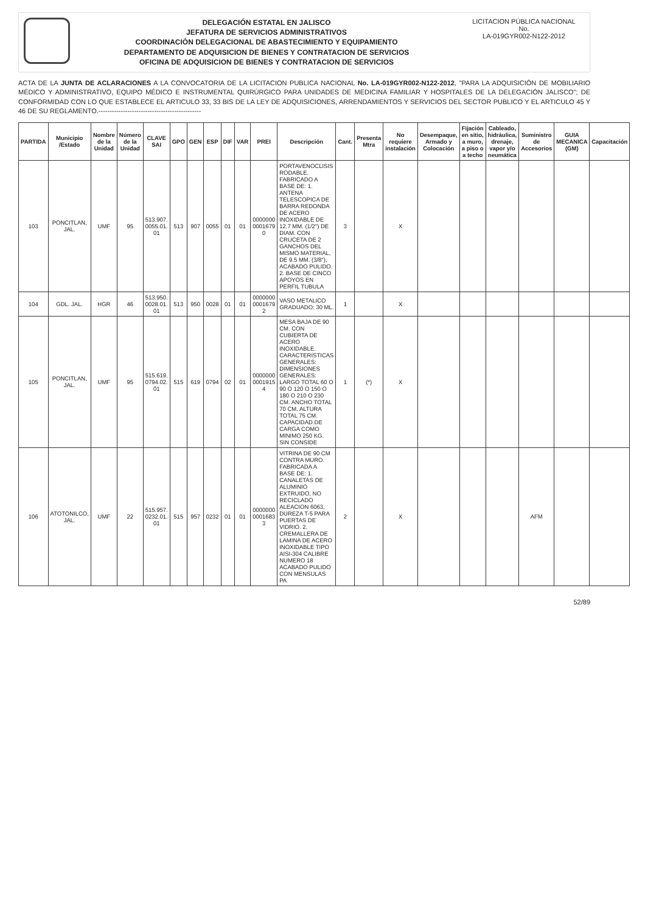DELEGACIÓN ESTATAL EN JALISCO
JEFATURA DE SERVICIOS ADMINISTRATIVOS
COORDINACIÓN DELEGACIONAL DE ABASTECIMIENTO Y EQUIPAMIENTO
DEPARTAMENTO DE ADQUISICION DE BIENES Y CONTRATACION DE SERVICIOS
OFICINA DE ADQUISICION DE BIENES Y CONTRATACION DE SERVICIOS
LICITACION PÚBLICA NACIONAL
No.
LA-019GYR002-N122-2012
ACTA DE LA JUNTA DE ACLARACIONES A LA CONVOCATORIA DE LA LICITACION PUBLICA NACIONAL No. LA-019GYR002-N122-2012, "PARA LA ADQUISICIÓN DE MOBILIARIO MÉDICO Y ADMINISTRATIVO, EQUIPO MÉDICO E INSTRUMENTAL QUIRÚRGICO PARA UNIDADES DE MEDICINA FAMILIAR Y HOSPITALES DE LA DELEGACIÓN JALISCO"; DE CONFORMIDAD CON LO QUE ESTABLECE EL ARTICULO 33, 33 BIS DE LA LEY DE ADQUISICIONES, ARRENDAMIENTOS Y SERVICIOS DEL SECTOR PUBLICO Y EL ARTICULO 45 Y 46 DE SU REGLAMENTO.----------------------------------------------
| PARTIDA | Municipio /Estado | Nombre de la Unidad | Número de la Unidad | CLAVE SAI | GPO | GEN | ESP | DIF | VAR | PREI | Descripción | Cant. | Presenta Mtra | No requiere instalación | Desempaque, Armado y Colocación | Fijación en sitio, a muro, a piso o a techo | Cableado, hidráulica, drenaje, vapor y/o neumática | Suministro de Accesorios | GUIA MECANICA (GM) | Capacitación |
| --- | --- | --- | --- | --- | --- | --- | --- | --- | --- | --- | --- | --- | --- | --- | --- | --- | --- | --- | --- | --- |
| 103 | PONCITLAN, JAL. | UMF | 95 | 513.907. 0055.01. 01 | 513 | 907 | 0055 | 01 | 01 | 0000000 0001679 0 | PORTAVENOCLISIS RODABLE. FABRICADO A BASE DE: 1. ANTENA TELESCOPICA DE BARRA REDONDA DE ACERO INOXIDABLE DE 12.7 MM. (1/2") DE DIAM. CON CRUCETA DE 2 GANCHOS DEL MISMO MATERIAL, DE 9.5 MM. (3/8"), ACABADO PULIDO. 2. BASE DE CINCO APOYOS EN PERFIL TUBULA | 3 | | X | | | | | | |
| 104 | GDL. JAL. | HGR | 46 | 513.950. 0028.01. 01 | 513 | 950 | 0028 | 01 | 01 | 0000000 0001679 2 | VASO METALICO GRADUADO: 30 ML. | 1 | | X | | | | | | |
| 105 | PONCITLAN, JAL. | UMF | 95 | 515.619. 0794.02. 01 | 515 | 619 | 0794 | 02 | 01 | 0000000 0001915 4 | MESA BAJA DE 90 CM. CON CUBIERTA DE ACERO INOXIDABLE. CARACTERISTICAS GENERALES: DIMENSIONES GENERALES: LARGO TOTAL 60 O 90 O 120 O 150 O 180 O 210 O 230 CM. ANCHO TOTAL 70 CM. ALTURA TOTAL 75 CM. CAPACIDAD DE CARGA COMO MINIMO 250 KG. SIN CONSIDE | 1 | (*) | X | | | | | | |
| 106 | ATOTONILCO, JAL. | UMF | 22 | 515.957. 0232.01. 01 | 515 | 957 | 0232 | 01 | 01 | 0000000 0001683 3 | VITRINA DE 90 CM CONTRA MURO. FABRICADA A BASE DE: 1. CANALETAS DE ALUMINIO EXTRUIDO, NO RECICLADO ALEACION 6063, DUREZA T-5 PARA PUERTAS DE VIDRIO. 2. CREMALLERA DE LAMINA DE ACERO INOXIDABLE TIPO AISI-304 CALIBRE NUMERO 18 ACABADO PULIDO CON MENSULAS PA | 2 | | X | | | | AFM | | |
52/89